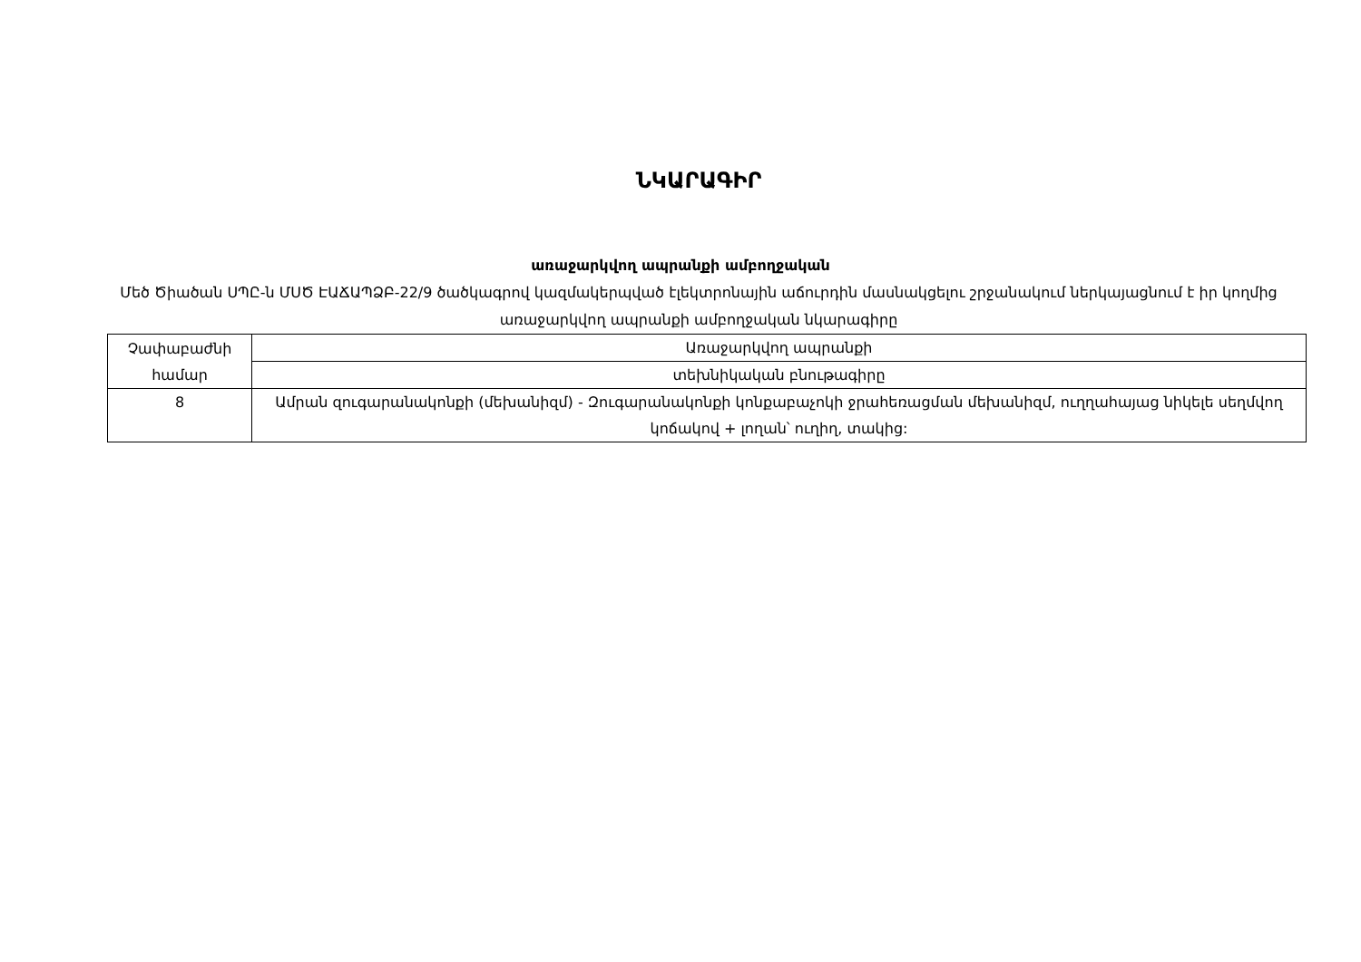ՆԿԱՐԱԳԻՐ
առաջարկվող ապրանքի ամբողջական
Մեծ Ծիածան ՍՊԸ-ն ՄՍԾ ԷԱՃԱՊՁԲ-22/9 ծածկագրով կազմակերպված էլեկտրոնային աճուրդին մասնակցելու շրջանակում ներկայացնում է իր կողմից առաջարկվող ապրանքի ամբողջական նկարագիրը
| Չափաբաժնի համար | Առաջարկվող ապրանքի |
| | տեխնիկական բնութագիրը |
| 8 | Ամրան զուգարանակոնքի (մեխանիզմ) - Զուգարանակոնքի կոնքաբաչոկի ջրահեռացման մեխանիզմ, ուղղահայաց նիկելե սեղմվող կոճակով + լողան՝ ուղիղ, տակից: |